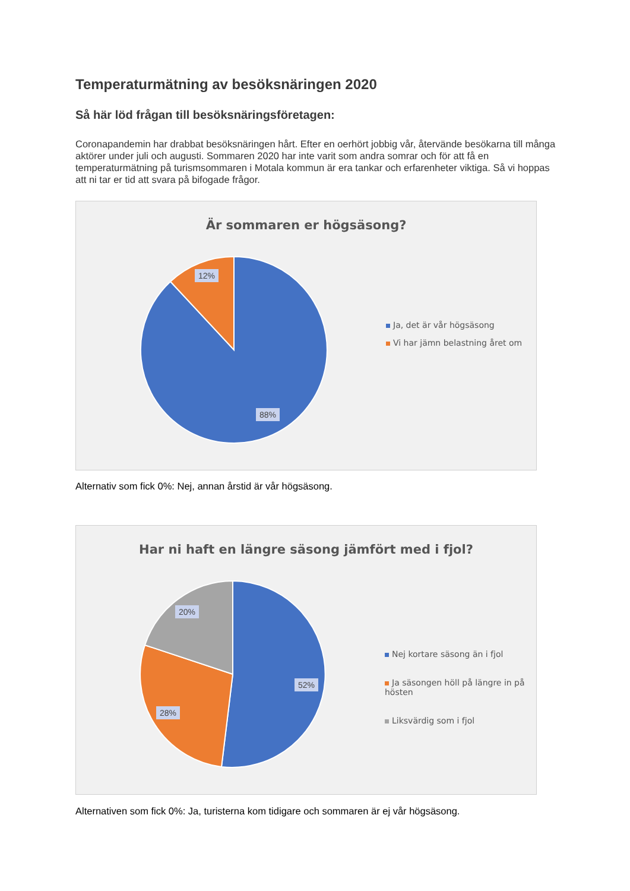Temperaturmätning av besöksnäringen 2020
Så här löd frågan till besöksnäringsföretagen:
Coronapandemin har drabbat besöksnäringen hårt. Efter en oerhört jobbig vår, återvände besökarna till många aktörer under juli och augusti. Sommaren 2020 har inte varit som andra somrar och för att få en temperaturmätning på turismsommaren i Motala kommun är era tankar och erfarenheter viktiga. Så vi hoppas att ni tar er tid att svara på bifogade frågor.
Är sommaren er högsäsong?
12%
88%
Ja, det är vår högsäsong
Vi har jämn belastning året om
Alternativ som fick 0%: Nej, annan årstid är vår högsäsong.
Har ni haft en längre säsong jämfört med i fjol?
20%
52%
28%
Nej kortare säsong än i fjol
Ja säsongen höll på längre in på hösten
Liksvärdig som i fjol
Alternativen som fick 0%: Ja, turisterna kom tidigare och sommaren är ej vår högsäsong.